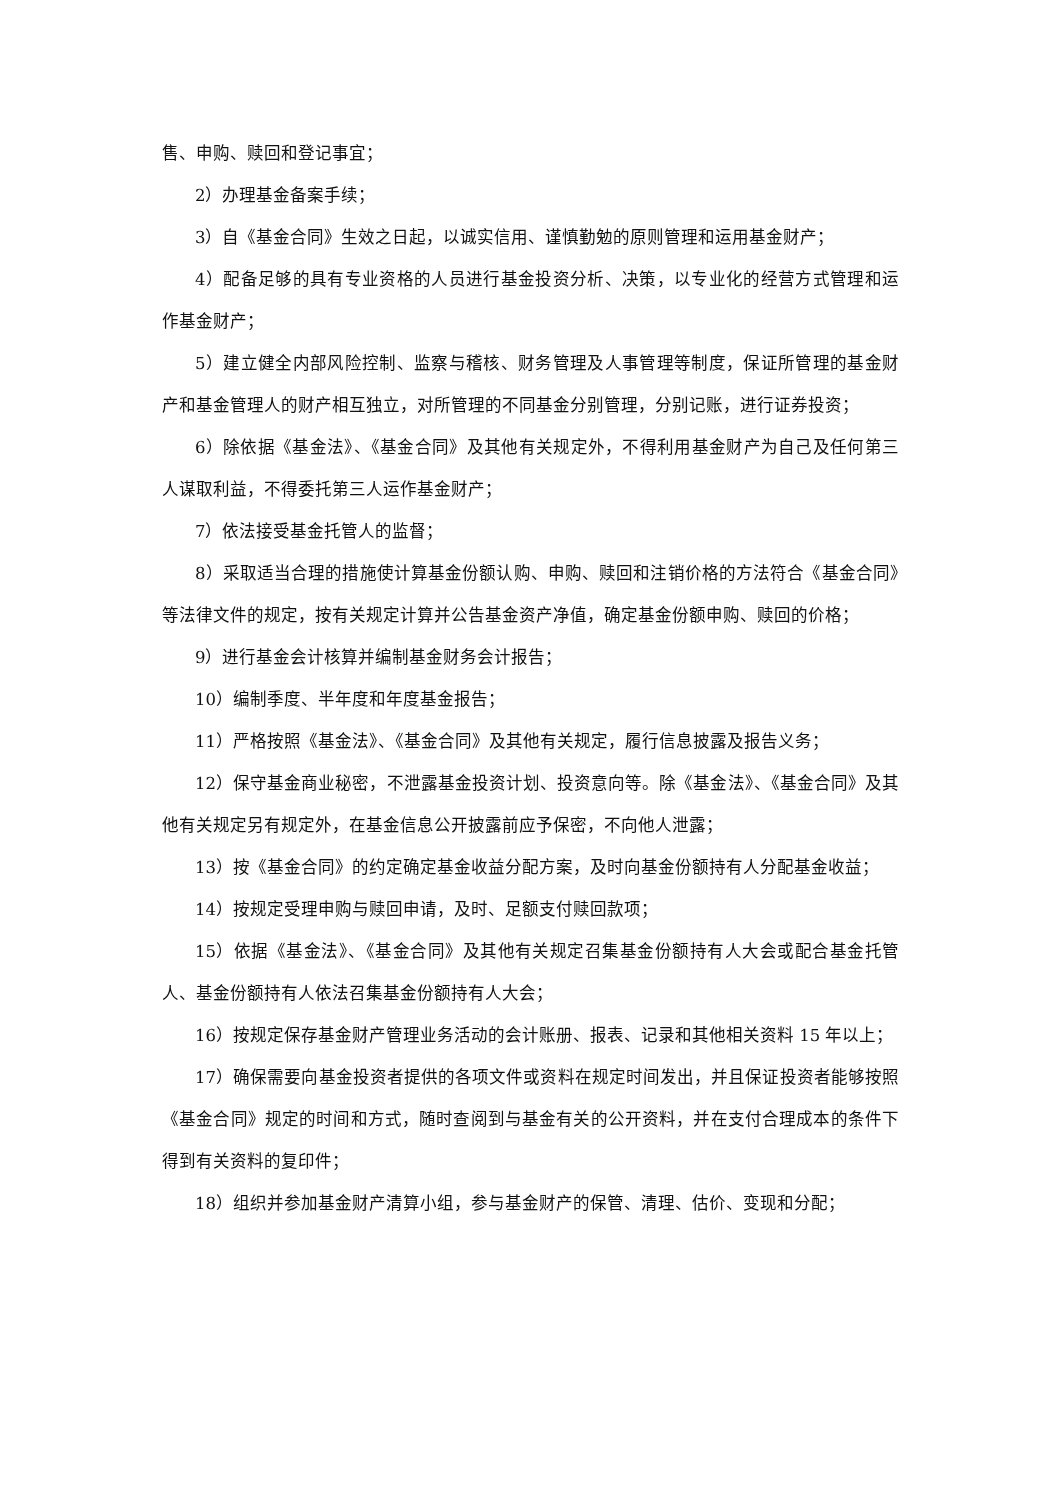售、申购、赎回和登记事宜；
2）办理基金备案手续；
3）自《基金合同》生效之日起，以诚实信用、谨慎勤勉的原则管理和运用基金财产；
4）配备足够的具有专业资格的人员进行基金投资分析、决策，以专业化的经营方式管理和运作基金财产；
5）建立健全内部风险控制、监察与稽核、财务管理及人事管理等制度，保证所管理的基金财产和基金管理人的财产相互独立，对所管理的不同基金分别管理，分别记账，进行证券投资；
6）除依据《基金法》、《基金合同》及其他有关规定外，不得利用基金财产为自己及任何第三人谋取利益，不得委托第三人运作基金财产；
7）依法接受基金托管人的监督；
8）采取适当合理的措施使计算基金份额认购、申购、赎回和注销价格的方法符合《基金合同》等法律文件的规定，按有关规定计算并公告基金资产净值，确定基金份额申购、赎回的价格；
9）进行基金会计核算并编制基金财务会计报告；
10）编制季度、半年度和年度基金报告；
11）严格按照《基金法》、《基金合同》及其他有关规定，履行信息披露及报告义务；
12）保守基金商业秘密，不泄露基金投资计划、投资意向等。除《基金法》、《基金合同》及其他有关规定另有规定外，在基金信息公开披露前应予保密，不向他人泄露；
13）按《基金合同》的约定确定基金收益分配方案，及时向基金份额持有人分配基金收益；
14）按规定受理申购与赎回申请，及时、足额支付赎回款项；
15）依据《基金法》、《基金合同》及其他有关规定召集基金份额持有人大会或配合基金托管人、基金份额持有人依法召集基金份额持有人大会；
16）按规定保存基金财产管理业务活动的会计账册、报表、记录和其他相关资料 15 年以上；
17）确保需要向基金投资者提供的各项文件或资料在规定时间发出，并且保证投资者能够按照《基金合同》规定的时间和方式，随时查阅到与基金有关的公开资料，并在支付合理成本的条件下得到有关资料的复印件；
18）组织并参加基金财产清算小组，参与基金财产的保管、清理、估价、变现和分配；